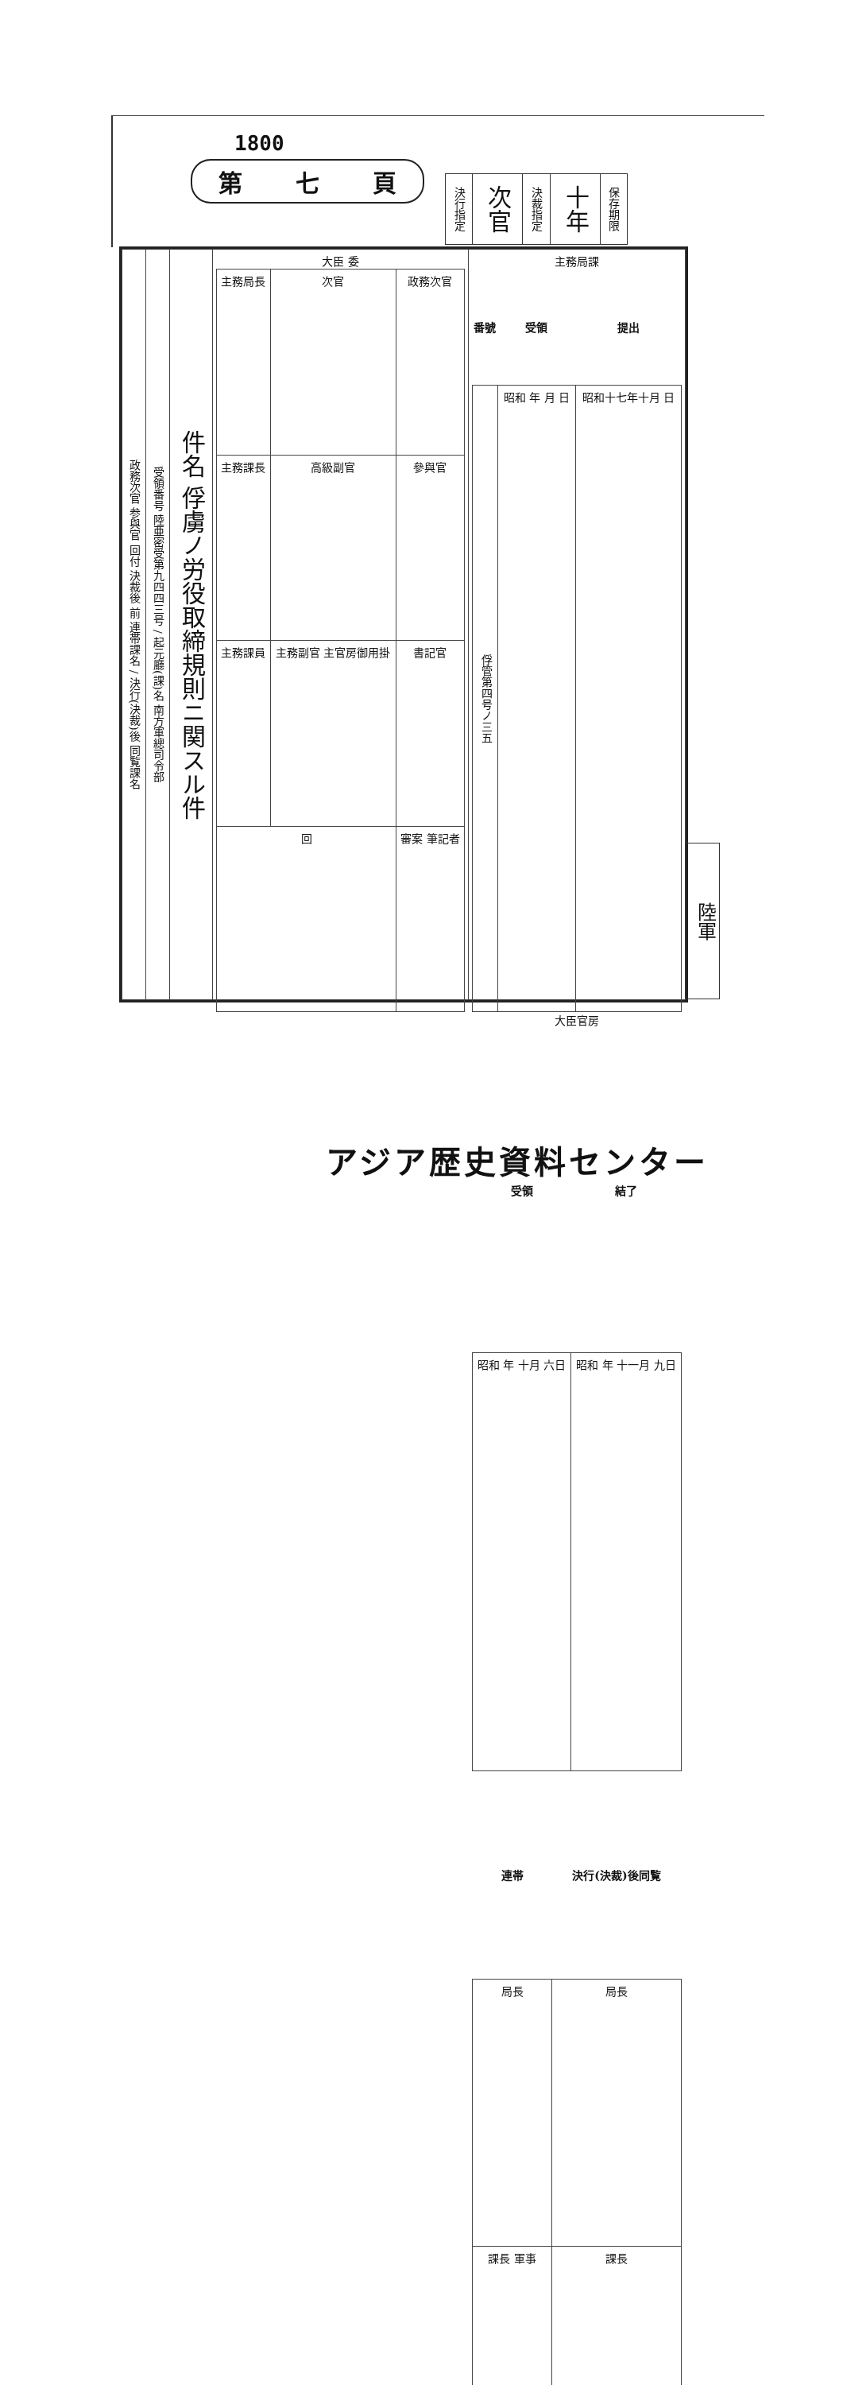1800
第 七 頁
| 決行指定 | 次官 | 決裁指定 | 十年 | 保存期限 |
| 政務次官 参與官 回付 決裁後 前 連帯課名 / 決行(決裁)後 同覧課名 | 受領番号 陸亜密受第九四四三号 / 起元廳(課)名 南方軍總司令部 | 件名 俘虜ノ労役取締規則ニ関スル件 | 大臣 委 / 主務局長 / 次官 / 政務次官 / / 主務課長 / 高級副官 / 參與官 / / 主務課員 / 主務副官 主官房御用掛 / 書記官 / / 回 / / 審案 筆記者 / | 主務局課 / 番號 / 受領 / 提出 / / --- / --- / --- / / 俘管第四号ノ三五 / 昭和 年 月 日 / 昭和十七年十月 日 / 大臣官房 / 受領 / 結了 / / --- / --- / / 昭和 年 十月 六日 / 昭和 年 十一月 九日 / / 連帯 / 決行(決裁)後同覧 / / --- / --- / / 局長 / 局長 / / 課長 軍事 / 課長 / |
陸軍
アジア歴史資料センター